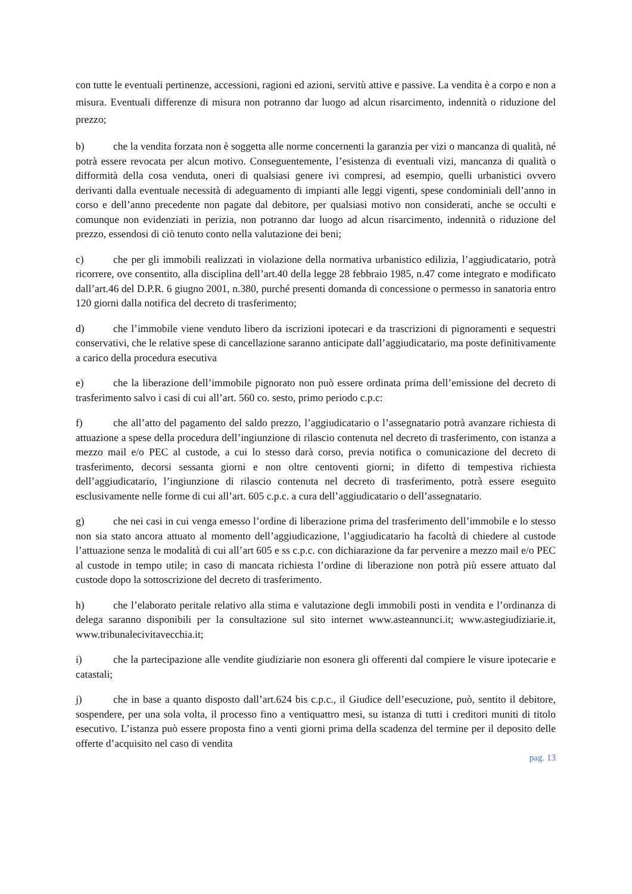con tutte le eventuali pertinenze, accessioni, ragioni ed azioni, servitù attive e passive. La vendita è a corpo e non a misura. Eventuali differenze di misura non potranno dar luogo ad alcun risarcimento, indennità o riduzione del prezzo;
b) che la vendita forzata non è soggetta alle norme concernenti la garanzia per vizi o mancanza di qualità, né potrà essere revocata per alcun motivo. Conseguentemente, l’esistenza di eventuali vizi, mancanza di qualità o difformità della cosa venduta, oneri di qualsiasi genere ivi compresi, ad esempio, quelli urbanistici ovvero derivanti dalla eventuale necessità di adeguamento di impianti alle leggi vigenti, spese condominiali dell’anno in corso e dell’anno precedente non pagate dal debitore, per qualsiasi motivo non considerati, anche se occulti e comunque non evidenziati in perizia, non potranno dar luogo ad alcun risarcimento, indennità o riduzione del prezzo, essendosi di ciò tenuto conto nella valutazione dei beni;
c) che per gli immobili realizzati in violazione della normativa urbanistico edilizia, l’aggiudicatario, potrà ricorrere, ove consentito, alla disciplina dell’art.40 della legge 28 febbraio 1985, n.47 come integrato e modificato dall’art.46 del D.P.R. 6 giugno 2001, n.380, purché presenti domanda di concessione o permesso in sanatoria entro 120 giorni dalla notifica del decreto di trasferimento;
d) che l’immobile viene venduto libero da iscrizioni ipotecari e da trascrizioni di pignoramenti e sequestri conservativi, che le relative spese di cancellazione saranno anticipate dall’aggiudicatario, ma poste definitivamente a carico della procedura esecutiva
e) che la liberazione dell’immobile pignorato non può essere ordinata prima dell’emissione del decreto di trasferimento salvo i casi di cui all’art. 560 co. sesto, primo periodo c.p.c:
f) che all’atto del pagamento del saldo prezzo, l’aggiudicatario o l’assegnatario potrà avanzare richiesta di attuazione a spese della procedura dell’ingiunzione di rilascio contenuta nel decreto di trasferimento, con istanza a mezzo mail e/o PEC al custode, a cui lo stesso darà corso, previa notifica o comunicazione del decreto di trasferimento, decorsi sessanta giorni e non oltre centoventi giorni; in difetto di tempestiva richiesta dell’aggiudicatario, l’ingiunzione di rilascio contenuta nel decreto di trasferimento, potrà essere eseguito esclusivamente nelle forme di cui all’art. 605 c.p.c. a cura dell’aggiudicatario o dell’assegnatario.
g) che nei casi in cui venga emesso l’ordine di liberazione prima del trasferimento dell’immobile e lo stesso non sia stato ancora attuato al momento dell’aggiudicazione, l’aggiudicatario ha facoltà di chiedere al custode l’attuazione senza le modalità di cui all’art 605 e ss c.p.c. con dichiarazione da far pervenire a mezzo mail e/o PEC al custode in tempo utile; in caso di mancata richiesta l’ordine di liberazione non potrà più essere attuato dal custode dopo la sottoscrizione del decreto di trasferimento.
h) che l’elaborato peritale relativo alla stima e valutazione degli immobili posti in vendita e l’ordinanza di delega saranno disponibili per la consultazione sul sito internet www.asteannunci.it; www.astegiudiziarie.it, www.tribunalecivitavecchia.it;
i) che la partecipazione alle vendite giudiziarie non esonera gli offerenti dal compiere le visure ipotecarie e catastali;
j) che in base a quanto disposto dall’art.624 bis c.p.c., il Giudice dell’esecuzione, può, sentito il debitore, sospendere, per una sola volta, il processo fino a ventiquattro mesi, su istanza di tutti i creditori muniti di titolo esecutivo. L’istanza può essere proposta fino a venti giorni prima della scadenza del termine per il deposito delle offerte d’acquisito nel caso di vendita
pag. 13